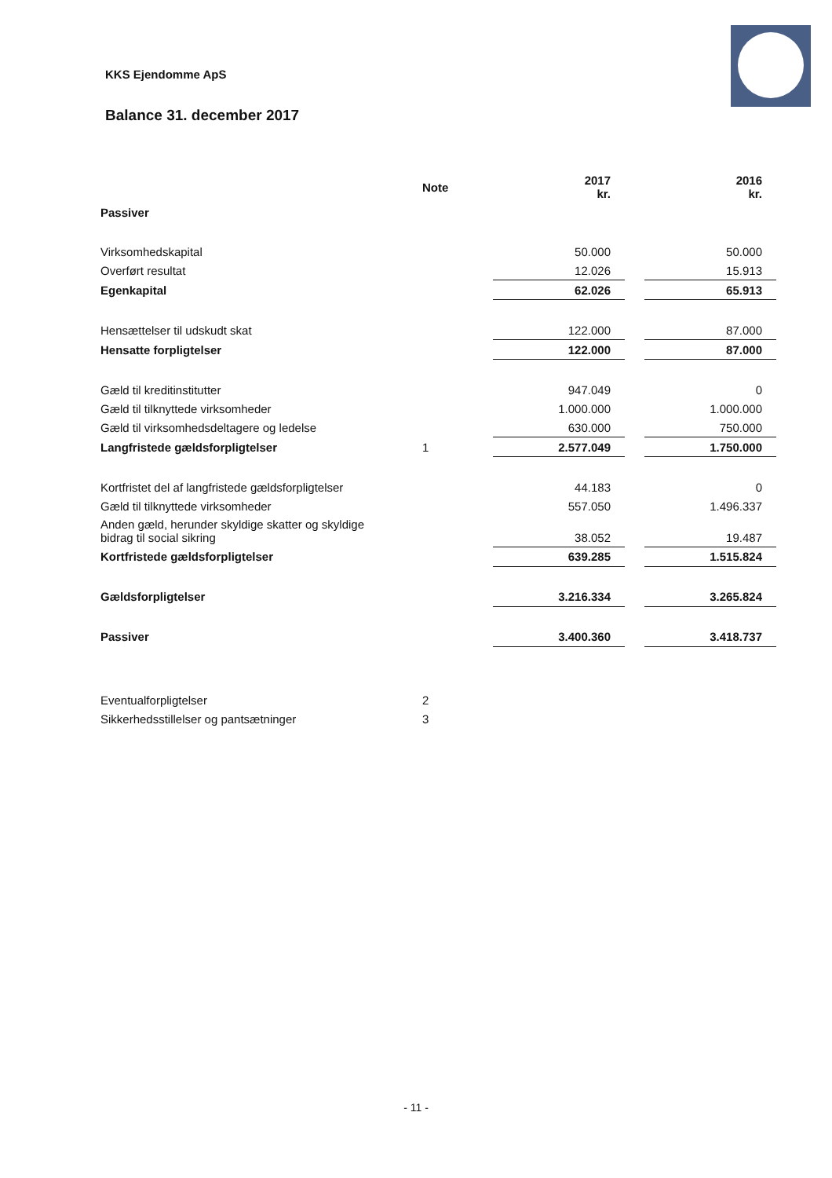KKS Ejendomme ApS
Balance 31. december 2017
| | Note | 2017 kr. | | 2016 kr. |
| --- | --- | --- | --- | --- |
| Passiver | | | | |
| Virksomhedskapital | | 50.000 | | 50.000 |
| Overført resultat | | 12.026 | | 15.913 |
| Egenkapital | | 62.026 | | 65.913 |
| Hensættelser til udskudt skat | | 122.000 | | 87.000 |
| Hensatte forpligtelser | | 122.000 | | 87.000 |
| Gæld til kreditinstitutter | | 947.049 | | 0 |
| Gæld til tilknyttede virksomheder | | 1.000.000 | | 1.000.000 |
| Gæld til virksomhedsdeltagere og ledelse | | 630.000 | | 750.000 |
| Langfristede gældsforpligtelser | 1 | 2.577.049 | | 1.750.000 |
| Kortfristet del af langfristede gældsforpligtelser | | 44.183 | | 0 |
| Gæld til tilknyttede virksomheder | | 557.050 | | 1.496.337 |
| Anden gæld, herunder skyldige skatter og skyldige bidrag til social sikring | | 38.052 | | 19.487 |
| Kortfristede gældsforpligtelser | | 639.285 | | 1.515.824 |
| Gældsforpligtelser | | 3.216.334 | | 3.265.824 |
| Passiver | | 3.400.360 | | 3.418.737 |
| Eventualforpligtelser | 2 | | | |
| Sikkerhedsstillelser og pantsætninger | 3 | | | |
- 11 -